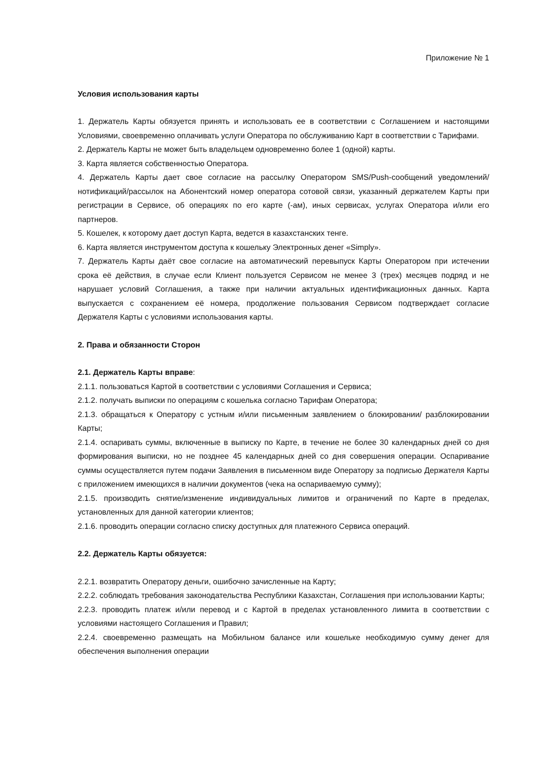Приложение № 1
Условия использования карты
1. Держатель Карты обязуется принять и использовать ее в соответствии с Соглашением и настоящими Условиями, своевременно оплачивать услуги Оператора по обслуживанию Карт в соответствии с Тарифами.
2. Держатель Карты не может быть владельцем одновременно более 1 (одной) карты.
3. Карта является собственностью Оператора.
4. Держатель Карты дает свое согласие на рассылку Оператором SMS/Push-сообщений уведомлений/нотификаций/рассылок на Абонентский номер оператора сотовой связи, указанный держателем Карты при регистрации в Сервисе, об операциях по его карте (-ам), иных сервисах, услугах Оператора и/или его партнеров.
5. Кошелек, к которому дает доступ Карта, ведется в казахстанских тенге.
6. Карта является инструментом доступа к кошельку Электронных денег «Simply».
7. Держатель Карты даёт свое согласие на автоматический перевыпуск Карты Оператором при истечении срока её действия, в случае если Клиент пользуется Сервисом не менее 3 (трех) месяцев подряд и не нарушает условий Соглашения, а также при наличии актуальных идентификационных данных. Карта выпускается с сохранением её номера, продолжение пользования Сервисом подтверждает согласие Держателя Карты с условиями использования карты.
2. Права и обязанности Сторон
2.1. Держатель Карты вправе:
2.1.1. пользоваться Картой в соответствии с условиями Соглашения и Сервиса;
2.1.2. получать выписки по операциям с кошелька согласно Тарифам Оператора;
2.1.3. обращаться к Оператору с устным и/или письменным заявлением о блокировании/ разблокировании Карты;
2.1.4. оспаривать суммы, включенные в выписку по Карте, в течение не более 30 календарных дней со дня формирования выписки, но не позднее 45 календарных дней со дня совершения операции. Оспаривание суммы осуществляется путем подачи Заявления в письменном виде Оператору за подписью Держателя Карты с приложением имеющихся в наличии документов (чека на оспариваемую сумму);
2.1.5. производить снятие/изменение индивидуальных лимитов и ограничений по Карте в пределах, установленных для данной категории клиентов;
2.1.6. проводить операции согласно списку доступных для платежного Сервиса операций.
2.2. Держатель Карты обязуется:
2.2.1. возвратить Оператору деньги, ошибочно зачисленные на Карту;
2.2.2. соблюдать требования законодательства Республики Казахстан, Соглашения при использовании Карты;
2.2.3. проводить платеж и/или перевод и с Картой в пределах установленного лимита в соответствии с условиями настоящего Соглашения и Правил;
2.2.4. своевременно размещать на Мобильном балансе или кошельке необходимую сумму денег для обеспечения выполнения операции